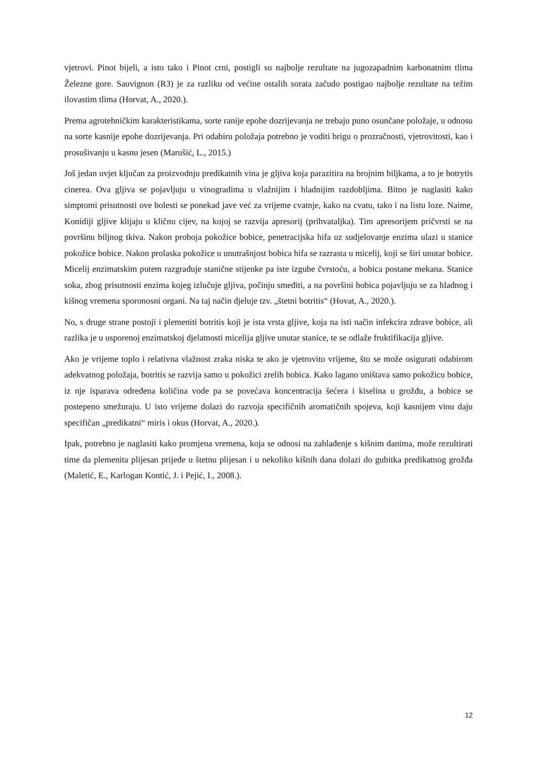vjetrovi. Pinot bijeli, a isto tako i Pinot crni, postigli su najbolje rezultate na jugozapadnim karbonatnim tlima Železne gore. Sauvignon (R3) je za razliku od većine ostalih sorata začudo postigao najbolje rezultate na težim ilovastim tlima (Horvat, A., 2020.).
Prema agrotehničkim karakteristikama, sorte ranije epohe dozrijevanja ne trebaju puno osunčane položaje, u odnosu na sorte kasnije epohe dozrijevanja. Pri odabiru položaja potrebno je voditi brigu o prozračnosti, vjetrovitosti, kao i prosušivanju u kasnu jesen (Marušić, L., 2015.)
Još jedan uvjet ključan za proizvodnju predikatnih vina je gljiva koja parazitira na brojnim biljkama, a to je botrytis cinerea. Ova gljiva se pojavljuju u vinogradima u vlažnijim i hladnijim razdobljima. Bitno je naglasiti kako simptomi prisutnosti ove bolesti se ponekad jave već za vrijeme cvatnje, kako na cvatu, tako i na listu loze. Naime, Konidiji gljive klijaju u kličnu cijev, na kojoj se razvija apresorij (prihvataljka). Tim apresorijem pričvrsti se na površinu biljnog tkiva. Nakon proboja pokožice bobice, penetracijska hifa uz sudjelovanje enzima ulazi u stanice pokožice bobice. Nakon prolaska pokožice u unutrašnjost bobica hifa se razrasta u micelij, koji se širi unutar bobice. Micelij enzimatskim putem razgrađuje stanične stijenke pa iste izgube čvrstoću, a bobica postane mekana. Stanice soka, zbog prisutnosti enzima kojeg izlučuje gljiva, počinju smeđiti, a na površini bobica pojavljuju se za hladnog i kišnog vremena sporonosni organi. Na taj način djeluje tzv. „štetni botritis“ (Hovat, A., 2020.).
No, s druge strane postoji i plemeniti botritis koji je ista vrsta gljive, koja na isti način infekcira zdrave bobice, ali razlika je u usporenoj enzimatskoj djelatnosti micelija gljive unutar stanice, te se odlaže fruktifikacija gljive.
Ako je vrijeme toplo i relativna vlažnost zraka niska te ako je vjetrovito vrijeme, što se može osigurati odabirom adekvatnog položaja, botritis se razvija samo u pokožici zrelih bobica. Kako lagano uništava samo pokožicu bobice, iz nje isparava određena količina vode pa se povećava koncentracija šećera i kiselina u grožđu, a bobice se postepeno smežuraju. U isto vrijeme dolazi do razvoja specifičnih aromatičnih spojeva, koji kasnijem vinu daju specifičan „predikatni“ miris i okus (Horvat, A., 2020.).
Ipak, potrebno je naglasiti kako promjena vremena, koja se odnosi na zahlađenje s kišnim danima, može rezultirati time da plemenita plijesan prijeđe u štetnu plijesan i u nekoliko kišnih dana dolazi do gubitka predikatnog grožđa (Maletić, E., Karlogan Kontić, J. i Pejić, I., 2008.).
12